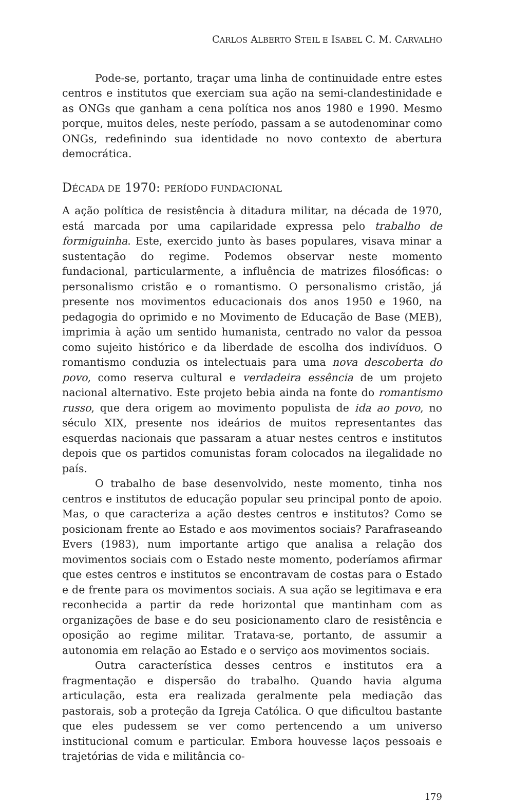CARLOS ALBERTO STEIL E ISABEL C. M. CARVALHO
Pode-se, portanto, traçar uma linha de continuidade entre estes centros e institutos que exerciam sua ação na semi-clandestinidade e as ONGs que ganham a cena política nos anos 1980 e 1990. Mesmo porque, muitos deles, neste período, passam a se autodenominar como ONGs, redefinindo sua identidade no novo contexto de abertura democrática.
DÉCADA DE 1970: PERÍODO FUNDACIONAL
A ação política de resistência à ditadura militar, na década de 1970, está marcada por uma capilaridade expressa pelo trabalho de formiguinha. Este, exercido junto às bases populares, visava minar a sustentação do regime. Podemos observar neste momento fundacional, particularmente, a influência de matrizes filosóficas: o personalismo cristão e o romantismo. O personalismo cristão, já presente nos movimentos educacionais dos anos 1950 e 1960, na pedagogia do oprimido e no Movimento de Educação de Base (MEB), imprimia à ação um sentido humanista, centrado no valor da pessoa como sujeito histórico e da liberdade de escolha dos indivíduos. O romantismo conduzia os intelectuais para uma nova descoberta do povo, como reserva cultural e verdadeira essência de um projeto nacional alternativo. Este projeto bebia ainda na fonte do romantismo russo, que dera origem ao movimento populista de ida ao povo, no século XIX, presente nos ideários de muitos representantes das esquerdas nacionais que passaram a atuar nestes centros e institutos depois que os partidos comunistas foram colocados na ilegalidade no país.
O trabalho de base desenvolvido, neste momento, tinha nos centros e institutos de educação popular seu principal ponto de apoio. Mas, o que caracteriza a ação destes centros e institutos? Como se posicionam frente ao Estado e aos movimentos sociais? Parafraseando Evers (1983), num importante artigo que analisa a relação dos movimentos sociais com o Estado neste momento, poderíamos afirmar que estes centros e institutos se encontravam de costas para o Estado e de frente para os movimentos sociais. A sua ação se legitimava e era reconhecida a partir da rede horizontal que mantinham com as organizações de base e do seu posicionamento claro de resistência e oposição ao regime militar. Tratava-se, portanto, de assumir a autonomia em relação ao Estado e o serviço aos movimentos sociais.
Outra característica desses centros e institutos era a fragmentação e dispersão do trabalho. Quando havia alguma articulação, esta era realizada geralmente pela mediação das pastorais, sob a proteção da Igreja Católica. O que dificultou bastante que eles pudessem se ver como pertencendo a um universo institucional comum e particular. Embora houvesse laços pessoais e trajetórias de vida e militância co-
179